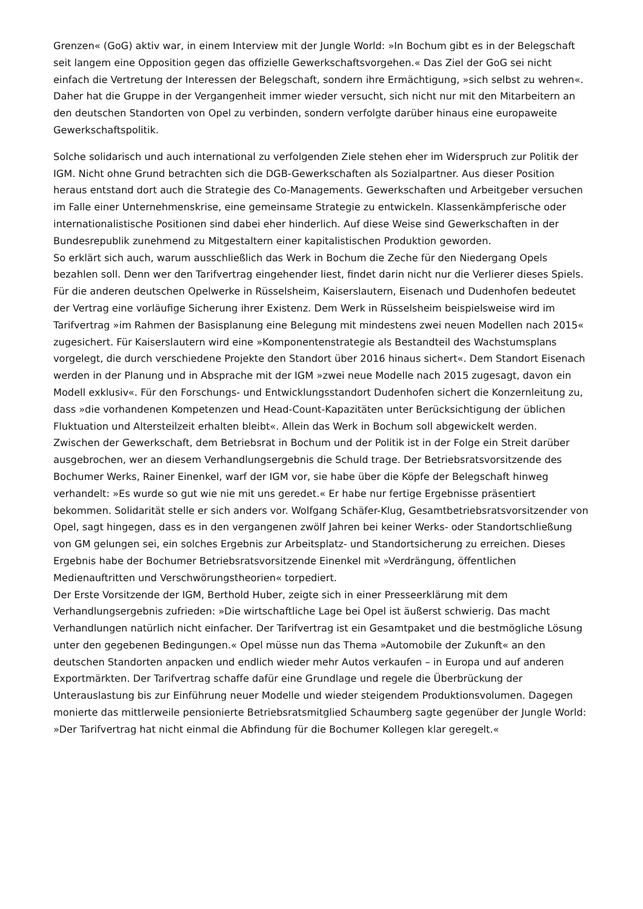Grenzen« (GoG) aktiv war, in einem Interview mit der Jungle World: »In Bochum gibt es in der Belegschaft seit langem eine Opposition gegen das offizielle Gewerkschaftsvorgehen.« Das Ziel der GoG sei nicht einfach die Vertretung der Interessen der Belegschaft, sondern ihre Ermächtigung, »sich selbst zu wehren«. Daher hat die Gruppe in der Vergangenheit immer wieder versucht, sich nicht nur mit den Mitarbeitern an den deutschen Standorten von Opel zu verbinden, sondern verfolgte darüber hinaus eine europaweite Gewerkschaftspolitik.
Solche solidarisch und auch international zu verfolgenden Ziele stehen eher im Widerspruch zur Politik der IGM. Nicht ohne Grund betrachten sich die DGB-Gewerkschaften als Sozialpartner. Aus dieser Position heraus entstand dort auch die Strategie des Co-Managements. Gewerkschaften und Arbeitgeber versuchen im Falle einer Unternehmenskrise, eine gemeinsame Strategie zu entwickeln. Klassenkämpferische oder internationalistische Positionen sind dabei eher hinderlich. Auf diese Weise sind Gewerkschaften in der Bundesrepublik zunehmend zu Mitgestaltern einer kapitalistischen Produktion geworden.
So erklärt sich auch, warum ausschließlich das Werk in Bochum die Zeche für den Niedergang Opels bezahlen soll. Denn wer den Tarifvertrag eingehender liest, findet darin nicht nur die Verlierer dieses Spiels. Für die anderen deutschen Opelwerke in Rüsselsheim, Kaiserslautern, Eisenach und Dudenhofen bedeutet der Vertrag eine vorläufige Sicherung ihrer Existenz. Dem Werk in Rüsselsheim beispielsweise wird im Tarifvertrag »im Rahmen der Basisplanung eine Belegung mit mindestens zwei neuen Modellen nach 2015« zugesichert. Für Kaiserslautern wird eine »Komponentenstrategie als Bestandteil des Wachstumsplans vorgelegt, die durch verschiedene Projekte den Standort über 2016 hinaus sichert«. Dem Standort Eisenach werden in der Planung und in Absprache mit der IGM »zwei neue Modelle nach 2015 zugesagt, davon ein Modell exklusiv«. Für den Forschungs- und Entwicklungsstandort Dudenhofen sichert die Konzernleitung zu, dass »die vorhandenen Kompetenzen und Head-Count-Kapazitäten unter Berücksichtigung der üblichen Fluktuation und Altersteilzeit erhalten bleibt«. Allein das Werk in Bochum soll abgewickelt werden.
Zwischen der Gewerkschaft, dem Betriebsrat in Bochum und der Politik ist in der Folge ein Streit darüber ausgebrochen, wer an diesem Verhandlungsergebnis die Schuld trage. Der Betriebsratsvorsitzende des Bochumer Werks, Rainer Einenkel, warf der IGM vor, sie habe über die Köpfe der Belegschaft hinweg verhandelt: »Es wurde so gut wie nie mit uns geredet.« Er habe nur fertige Ergebnisse präsentiert bekommen. Solidarität stelle er sich anders vor. Wolfgang Schäfer-Klug, Gesamtbetriebsratsvorsitzender von Opel, sagt hingegen, dass es in den vergangenen zwölf Jahren bei keiner Werks- oder Standortschließung von GM gelungen sei, ein solches Ergebnis zur Arbeitsplatz- und Standortsicherung zu erreichen. Dieses Ergebnis habe der Bochumer Betriebsratsvorsitzende Einenkel mit »Verdrängung, öffentlichen Medienauftritten und Verschwörungstheorien« torpediert.
Der Erste Vorsitzende der IGM, Berthold Huber, zeigte sich in einer Presseerklärung mit dem Verhandlungsergebnis zufrieden: »Die wirtschaftliche Lage bei Opel ist äußerst schwierig. Das macht Verhandlungen natürlich nicht einfacher. Der Tarifvertrag ist ein Gesamtpaket und die bestmögliche Lösung unter den gegebenen Bedingungen.« Opel müsse nun das Thema »Automobile der Zukunft« an den deutschen Standorten anpacken und endlich wieder mehr Autos verkaufen – in Europa und auf anderen Exportmärkten. Der Tarifvertrag schaffe dafür eine Grundlage und regele die Überbrückung der Unterauslastung bis zur Einführung neuer Modelle und wieder steigendem Produktionsvolumen. Dagegen monierte das mittlerweile pensionierte Betriebsratsmitglied Schaumberg sagte gegenüber der Jungle World: »Der Tarifvertrag hat nicht einmal die Abfindung für die Bochumer Kollegen klar geregelt.«